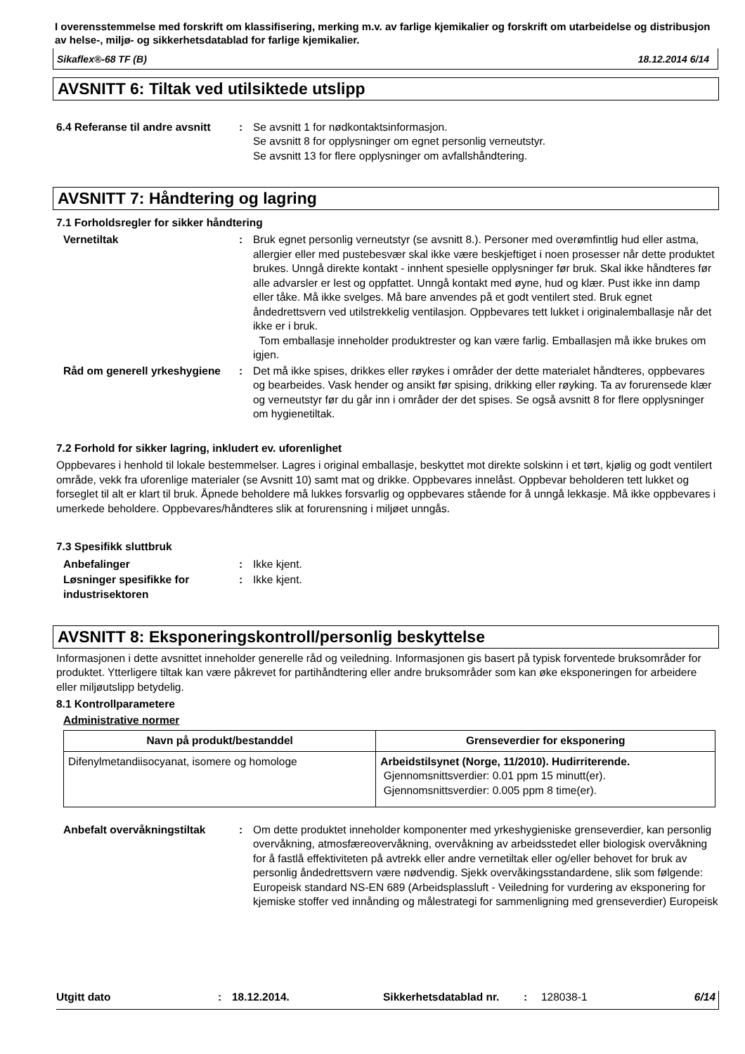I overensstemmelse med forskrift om klassifisering, merking m.v. av farlige kjemikalier og forskrift om utarbeidelse og distribusjon av helse-, miljø- og sikkerhetsdatablad for farlige kjemikalier.
Sikaflex®-68 TF (B) 18.12.2014 6/14
AVSNITT 6: Tiltak ved utilsiktede utslipp
6.4 Referanse til andre avsnitt
: Se avsnitt 1 for nødkontaktsinformasjon.
Se avsnitt 8 for opplysninger om egnet personlig verneutstyr.
Se avsnitt 13 for flere opplysninger om avfallshåndtering.
AVSNITT 7: Håndtering og lagring
7.1 Forholdsregler for sikker håndtering
Vernetiltak : Bruk egnet personlig verneutstyr (se avsnitt 8.). Personer med overømfintlig hud eller astma, allergier eller med pustebesvær skal ikke være beskjeftiget i noen prosesser når dette produktet brukes. Unngå direkte kontakt - innhent spesielle opplysninger før bruk. Skal ikke håndteres før alle advarsler er lest og oppfattet. Unngå kontakt med øyne, hud og klær. Pust ikke inn damp eller tåke. Må ikke svelges. Må bare anvendes på et godt ventilert sted. Bruk egnet åndedrettsvern ved utilstrekkelig ventilasjon. Oppbevares tett lukket i originalemballasje når det ikke er i bruk.
Tom emballasje inneholder produktrester og kan være farlig. Emballasjen må ikke brukes om igjen.
Råd om generell yrkeshygiene
: Det må ikke spises, drikkes eller røykes i områder der dette materialet håndteres, oppbevares og bearbeides. Vask hender og ansikt før spising, drikking eller røyking. Ta av forurensede klær og verneutstyr før du går inn i områder der det spises. Se også avsnitt 8 for flere opplysninger om hygienetiltak.
7.2 Forhold for sikker lagring, inkludert ev. uforenlighet
Oppbevares i henhold til lokale bestemmelser. Lagres i original emballasje, beskyttet mot direkte solskinn i et tørt, kjølig og godt ventilert område, vekk fra uforenlige materialer (se Avsnitt 10) samt mat og drikke. Oppbevares innelåst. Oppbevar beholderen tett lukket og forseglet til alt er klart til bruk. Åpnede beholdere må lukkes forsvarlig og oppbevares stående for å unngå lekkasje. Må ikke oppbevares i umerkede beholdere. Oppbevares/håndteres slik at forurensning i miljøet unngås.
7.3 Spesifikk sluttbruk
Anbefalinger : Ikke kjent.
Løsninger spesifikke for industrisektoren
: Ikke kjent.
AVSNITT 8: Eksponeringskontroll/personlig beskyttelse
Informasjonen i dette avsnittet inneholder generelle råd og veiledning. Informasjonen gis basert på typisk forventede bruksområder for produktet. Ytterligere tiltak kan være påkrevet for partihåndtering eller andre bruksområder som kan øke eksponeringen for arbeidere eller miljøutslipp betydelig.
8.1 Kontrollparametere
Administrative normer
| Navn på produkt/bestanddel | Grenseverdier for eksponering |
| --- | --- |
| Difenylmetandiisocyanat, isomere og homologe | Arbeidstilsynet (Norge, 11/2010). Hudirriterende. Gjennomsnittsverdier: 0.01 ppm 15 minutt(er). Gjennomsnittsverdier: 0.005 ppm 8 time(er). |
Anbefalt overvåkningstiltak
: Om dette produktet inneholder komponenter med yrkeshygieniske grenseverdier, kan personlig overvåkning, atmosfæreovervåkning, overvåkning av arbeidsstedet eller biologisk overvåkning for å fastlå effektiviteten på avtrekk eller andre vernetiltak eller og/eller behovet for bruk av personlig åndedrettsvern være nødvendig. Sjekk overvåkingsstandardene, slik som følgende: Europeisk standard NS-EN 689 (Arbeidsplassluft - Veiledning for vurdering av eksponering for kjemiske stoffer ved innånding og målestrategi for sammenligning med grenseverdier) Europeisk
Utgitt dato: 18.12.2014. Sikkerhetsdatablad nr.: 128038-1 6/14